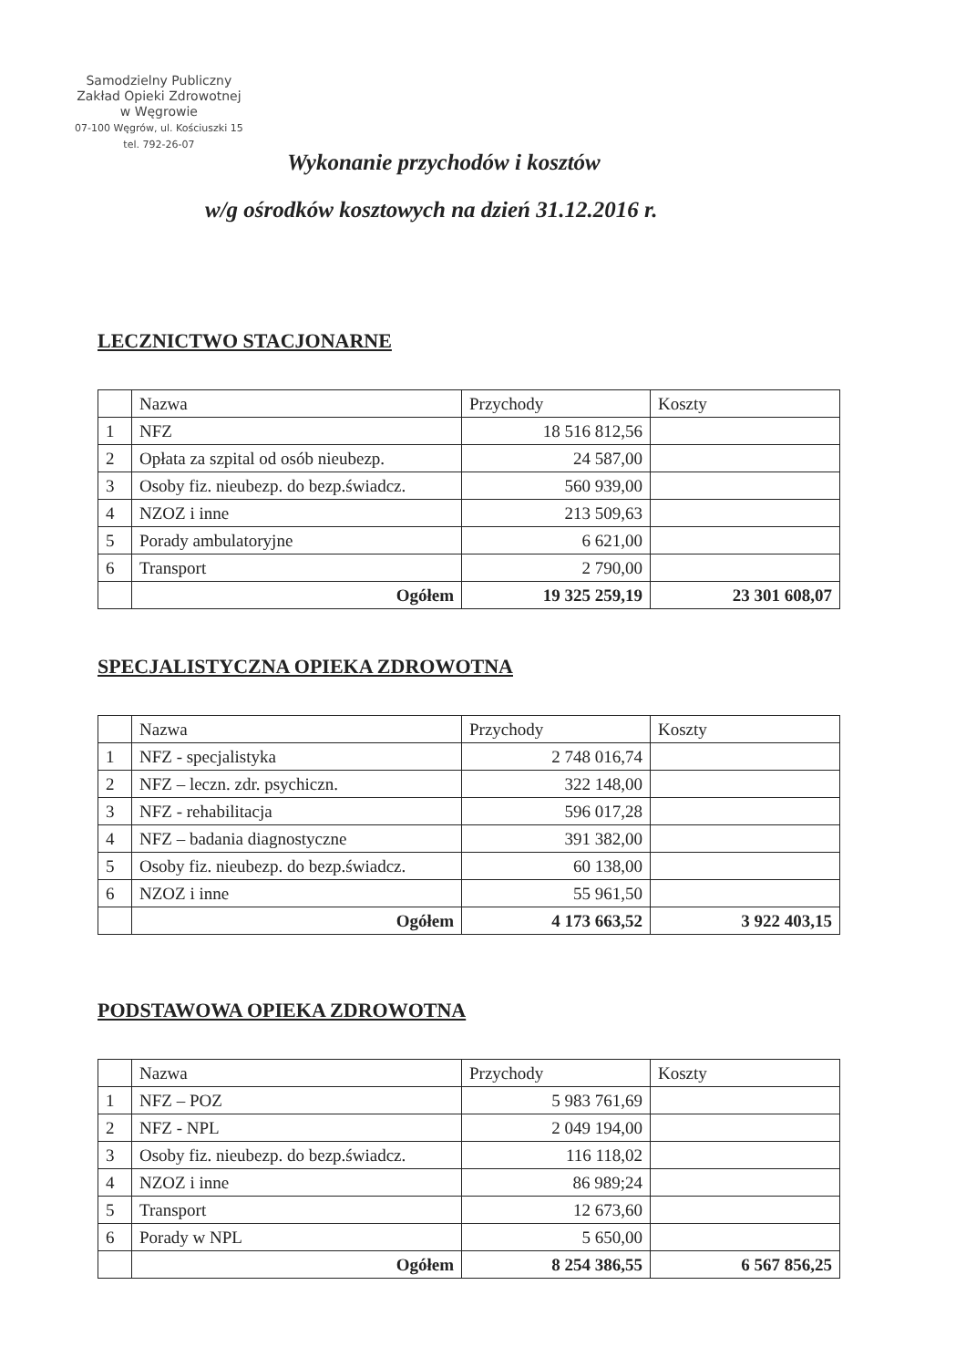Samodzielny Publiczny
Zakład Opieki Zdrowotnej
w Węgrowie
07-100 Węgrów, ul. Kościuszki 15
tel. 792-26-07
Wykonanie przychodów i kosztów
w/g ośrodków kosztowych na dzień 31.12.2016 r.
LECZNICTWO STACJONARNE
| | Nazwa | Przychody | Koszty |
| --- | --- | --- | --- |
| 1 | NFZ | 18 516 812,56 | |
| 2 | Opłata za szpital od osób nieubezp. | 24 587,00 | |
| 3 | Osoby fiz. nieubezp. do bezp.świadcz. | 560 939,00 | |
| 4 | NZOZ i inne | 213 509,63 | |
| 5 | Porady ambulatoryjne | 6 621,00 | |
| 6 | Transport | 2 790,00 | |
| | Ogółem | 19 325 259,19 | 23 301 608,07 |
SPECJALISTYCZNA OPIEKA ZDROWOTNA
| | Nazwa | Przychody | Koszty |
| --- | --- | --- | --- |
| 1 | NFZ - specjalistyka | 2 748 016,74 | |
| 2 | NFZ – leczn. zdr. psychiczn. | 322 148,00 | |
| 3 | NFZ - rehabilitacja | 596 017,28 | |
| 4 | NFZ – badania diagnostyczne | 391 382,00 | |
| 5 | Osoby fiz. nieubezp. do bezp.świadcz. | 60 138,00 | |
| 6 | NZOZ i inne | 55 961,50 | |
| | Ogółem | 4 173 663,52 | 3 922 403,15 |
PODSTAWOWA OPIEKA ZDROWOTNA
| | Nazwa | Przychody | Koszty |
| --- | --- | --- | --- |
| 1 | NFZ – POZ | 5 983 761,69 | |
| 2 | NFZ - NPL | 2 049 194,00 | |
| 3 | Osoby fiz. nieubezp. do bezp.świadcz. | 116 118,02 | |
| 4 | NZOZ i inne | 86 989;24 | |
| 5 | Transport | 12 673,60 | |
| 6 | Porady w NPL | 5 650,00 | |
| | Ogółem | 8 254 386,55 | 6 567 856,25 |